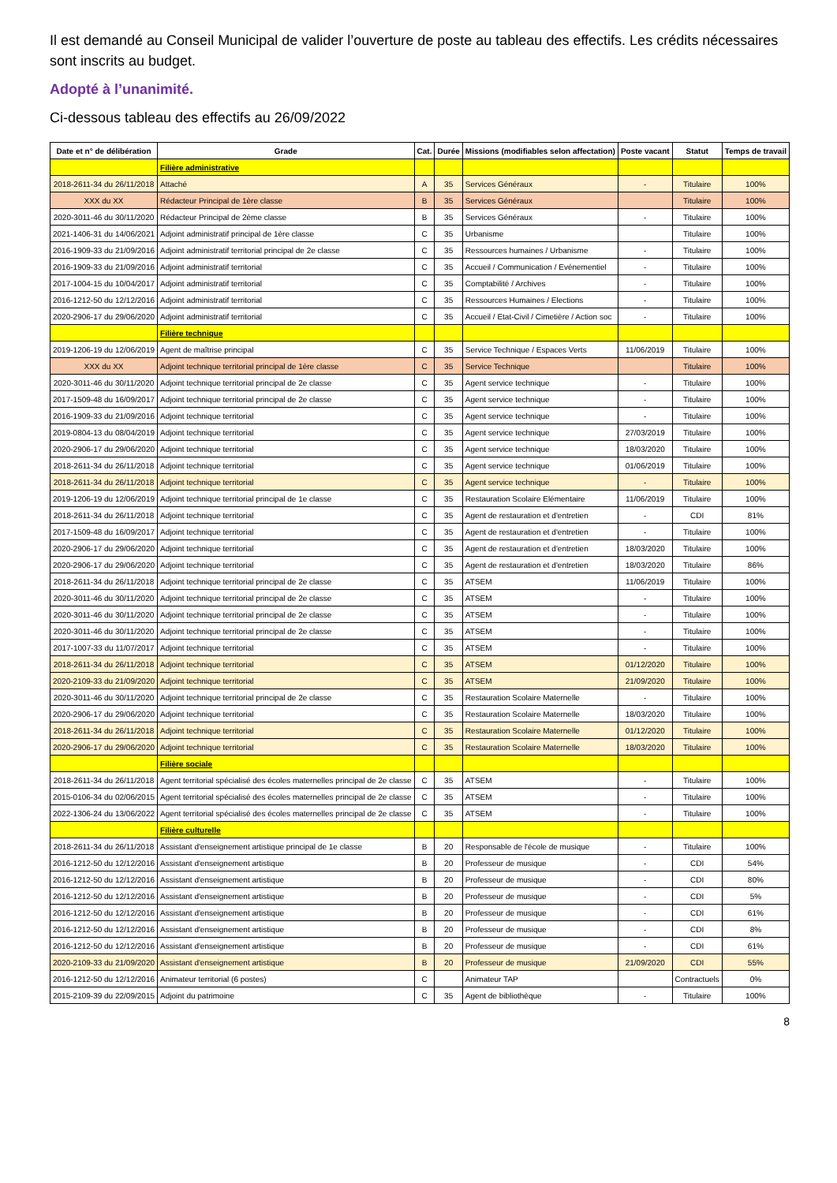Il est demandé au Conseil Municipal de valider l’ouverture de poste au tableau des effectifs. Les crédits nécessaires sont inscrits au budget.
Adopté à l’unanimité.
Ci-dessous tableau des effectifs au 26/09/2022
| Date et n° de délibération | Grade | Cat. | Durée | Missions (modifiables selon affectation) | Poste vacant | Statut | Temps de travail |
| --- | --- | --- | --- | --- | --- | --- | --- |
| | Filière administrative | | | | | | |
| 2018-2611-34 du 26/11/2018 | Attaché | A | 35 | Services Généraux | - | Titulaire | 100% |
| XXX du XX | Rédacteur Principal de 1ère classe | B | 35 | Services Généraux | | Titulaire | 100% |
| 2020-3011-46 du 30/11/2020 | Rédacteur Principal de 2ème classe | B | 35 | Services Généraux | - | Titulaire | 100% |
| 2021-1406-31 du 14/06/2021 | Adjoint administratif principal de 1ère classe | C | 35 | Urbanisme | | Titulaire | 100% |
| 2016-1909-33 du 21/09/2016 | Adjoint administratif territorial principal de 2e classe | C | 35 | Ressources humaines / Urbanisme | - | Titulaire | 100% |
| 2016-1909-33 du 21/09/2016 | Adjoint administratif territorial | C | 35 | Accueil / Communication / Evénementiel | - | Titulaire | 100% |
| 2017-1004-15 du 10/04/2017 | Adjoint administratif territorial | C | 35 | Comptabilité / Archives | - | Titulaire | 100% |
| 2016-1212-50 du 12/12/2016 | Adjoint administratif territorial | C | 35 | Ressources Humaines / Elections | - | Titulaire | 100% |
| 2020-2906-17 du 29/06/2020 | Adjoint administratif territorial | C | 35 | Accueil / Etat-Civil / Cimetière / Action soc | - | Titulaire | 100% |
| | Filière technique | | | | | | |
| 2019-1206-19 du 12/06/2019 | Agent de maîtrise principal | C | 35 | Service Technique / Espaces Verts | 11/06/2019 | Titulaire | 100% |
| XXX du XX | Adjoint technique territorial principal de 1ère classe | C | 35 | Service Technique | | Titulaire | 100% |
| 2020-3011-46 du 30/11/2020 | Adjoint technique territorial principal de 2e classe | C | 35 | Agent service technique | - | Titulaire | 100% |
| 2017-1509-48 du 16/09/2017 | Adjoint technique territorial principal de 2e classe | C | 35 | Agent service technique | - | Titulaire | 100% |
| 2016-1909-33 du 21/09/2016 | Adjoint technique territorial | C | 35 | Agent service technique | - | Titulaire | 100% |
| 2019-0804-13 du 08/04/2019 | Adjoint technique territorial | C | 35 | Agent service technique | 27/03/2019 | Titulaire | 100% |
| 2020-2906-17 du 29/06/2020 | Adjoint technique territorial | C | 35 | Agent service technique | 18/03/2020 | Titulaire | 100% |
| 2018-2611-34 du 26/11/2018 | Adjoint technique territorial | C | 35 | Agent service technique | 01/06/2019 | Titulaire | 100% |
| 2018-2611-34 du 26/11/2018 | Adjoint technique territorial | C | 35 | Agent service technique | - | Titulaire | 100% |
| 2019-1206-19 du 12/06/2019 | Adjoint technique territorial principal de 1e classe | C | 35 | Restauration Scolaire Elémentaire | 11/06/2019 | Titulaire | 100% |
| 2018-2611-34 du 26/11/2018 | Adjoint technique territorial | C | 35 | Agent de restauration et d'entretien | - | CDI | 81% |
| 2017-1509-48 du 16/09/2017 | Adjoint technique territorial | C | 35 | Agent de restauration et d'entretien | - | Titulaire | 100% |
| 2020-2906-17 du 29/06/2020 | Adjoint technique territorial | C | 35 | Agent de restauration et d'entretien | 18/03/2020 | Titulaire | 100% |
| 2020-2906-17 du 29/06/2020 | Adjoint technique territorial | C | 35 | Agent de restauration et d'entretien | 18/03/2020 | Titulaire | 86% |
| 2018-2611-34 du 26/11/2018 | Adjoint technique territorial principal de 2e classe | C | 35 | ATSEM | 11/06/2019 | Titulaire | 100% |
| 2020-3011-46 du 30/11/2020 | Adjoint technique territorial principal de 2e classe | C | 35 | ATSEM | - | Titulaire | 100% |
| 2020-3011-46 du 30/11/2020 | Adjoint technique territorial principal de 2e classe | C | 35 | ATSEM | - | Titulaire | 100% |
| 2020-3011-46 du 30/11/2020 | Adjoint technique territorial principal de 2e classe | C | 35 | ATSEM | - | Titulaire | 100% |
| 2017-1007-33 du 11/07/2017 | Adjoint technique territorial | C | 35 | ATSEM | - | Titulaire | 100% |
| 2018-2611-34 du 26/11/2018 | Adjoint technique territorial | C | 35 | ATSEM | 01/12/2020 | Titulaire | 100% |
| 2020-2109-33 du 21/09/2020 | Adjoint technique territorial | C | 35 | ATSEM | 21/09/2020 | Titulaire | 100% |
| 2020-3011-46 du 30/11/2020 | Adjoint technique territorial principal de 2e classe | C | 35 | Restauration Scolaire Maternelle | - | Titulaire | 100% |
| 2020-2906-17 du 29/06/2020 | Adjoint technique territorial | C | 35 | Restauration Scolaire Maternelle | 18/03/2020 | Titulaire | 100% |
| 2018-2611-34 du 26/11/2018 | Adjoint technique territorial | C | 35 | Restauration Scolaire Maternelle | 01/12/2020 | Titulaire | 100% |
| 2020-2906-17 du 29/06/2020 | Adjoint technique territorial | C | 35 | Restauration Scolaire Maternelle | 18/03/2020 | Titulaire | 100% |
| | Filière sociale | | | | | | |
| 2018-2611-34 du 26/11/2018 | Agent territorial spécialisé des écoles maternelles principal de 2e classe | C | 35 | ATSEM | - | Titulaire | 100% |
| 2015-0106-34 du 02/06/2015 | Agent territorial spécialisé des écoles maternelles principal de 2e classe | C | 35 | ATSEM | - | Titulaire | 100% |
| 2022-1306-24 du 13/06/2022 | Agent territorial spécialisé des écoles maternelles principal de 2e classe | C | 35 | ATSEM | - | Titulaire | 100% |
| | Filière culturelle | | | | | | |
| 2018-2611-34 du 26/11/2018 | Assistant d'enseignement artistique principal de 1e classe | B | 20 | Responsable de l'école de musique | - | Titulaire | 100% |
| 2016-1212-50 du 12/12/2016 | Assistant d'enseignement artistique | B | 20 | Professeur de musique | - | CDI | 54% |
| 2016-1212-50 du 12/12/2016 | Assistant d'enseignement artistique | B | 20 | Professeur de musique | - | CDI | 80% |
| 2016-1212-50 du 12/12/2016 | Assistant d'enseignement artistique | B | 20 | Professeur de musique | - | CDI | 5% |
| 2016-1212-50 du 12/12/2016 | Assistant d'enseignement artistique | B | 20 | Professeur de musique | - | CDI | 61% |
| 2016-1212-50 du 12/12/2016 | Assistant d'enseignement artistique | B | 20 | Professeur de musique | - | CDI | 8% |
| 2016-1212-50 du 12/12/2016 | Assistant d'enseignement artistique | B | 20 | Professeur de musique | - | CDI | 61% |
| 2020-2109-33 du 21/09/2020 | Assistant d'enseignement artistique | B | 20 | Professeur de musique | 21/09/2020 | CDI | 55% |
| 2016-1212-50 du 12/12/2016 | Animateur territorial (6 postes) | C | | Animateur TAP | | Contractuels | 0% |
| 2015-2109-39 du 22/09/2015 | Adjoint du patrimoine | C | 35 | Agent de bibliothèque | - | Titulaire | 100% |
8